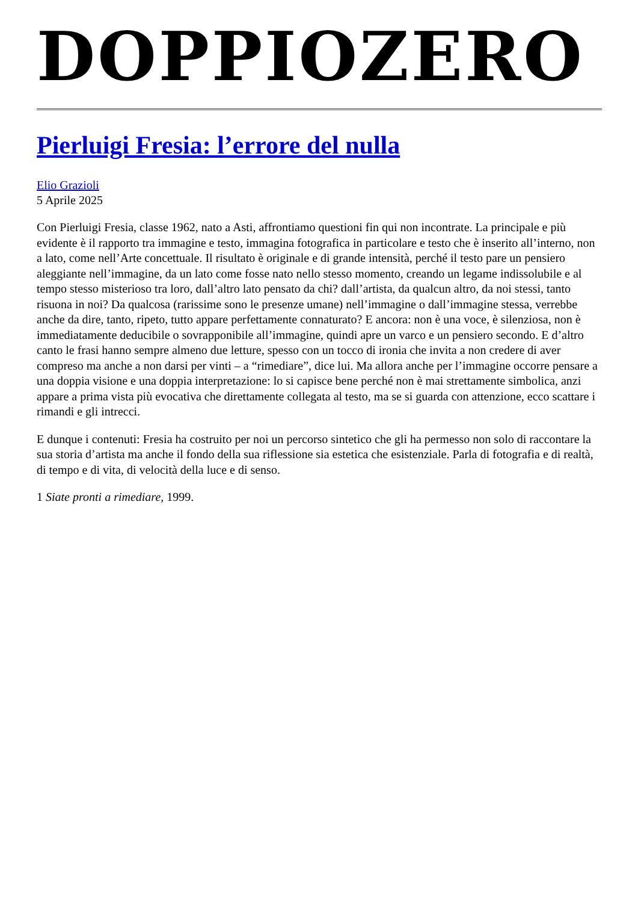DOPPIOZERO
Pierluigi Fresia: l’errore del nulla
Elio Grazioli
5 Aprile 2025
Con Pierluigi Fresia, classe 1962, nato a Asti, affrontiamo questioni fin qui non incontrate. La principale e più evidente è il rapporto tra immagine e testo, immagina fotografica in particolare e testo che è inserito all’interno, non a lato, come nell’Arte concettuale. Il risultato è originale e di grande intensità, perché il testo pare un pensiero aleggiante nell’immagine, da un lato come fosse nato nello stesso momento, creando un legame indissolubile e al tempo stesso misterioso tra loro, dall’altro lato pensato da chi? dall’artista, da qualcun altro, da noi stessi, tanto risuona in noi? Da qualcosa (rarissime sono le presenze umane) nell’immagine o dall’immagine stessa, verrebbe anche da dire, tanto, ripeto, tutto appare perfettamente connaturato? E ancora: non è una voce, è silenziosa, non è immediatamente deducibile o sovrapponibile all’immagine, quindi apre un varco e un pensiero secondo. E d’altro canto le frasi hanno sempre almeno due letture, spesso con un tocco di ironia che invita a non credere di aver compreso ma anche a non darsi per vinti – a “rimediare”, dice lui. Ma allora anche per l’immagine occorre pensare a una doppia visione e una doppia interpretazione: lo si capisce bene perché non è mai strettamente simbolica, anzi appare a prima vista più evocativa che direttamente collegata al testo, ma se si guarda con attenzione, ecco scattare i rimandi e gli intrecci.
E dunque i contenuti: Fresia ha costruito per noi un percorso sintetico che gli ha permesso non solo di raccontare la sua storia d’artista ma anche il fondo della sua riflessione sia estetica che esistenziale. Parla di fotografia e di realtà, di tempo e di vita, di velocità della luce e di senso.
1 Siate pronti a rimediare, 1999.